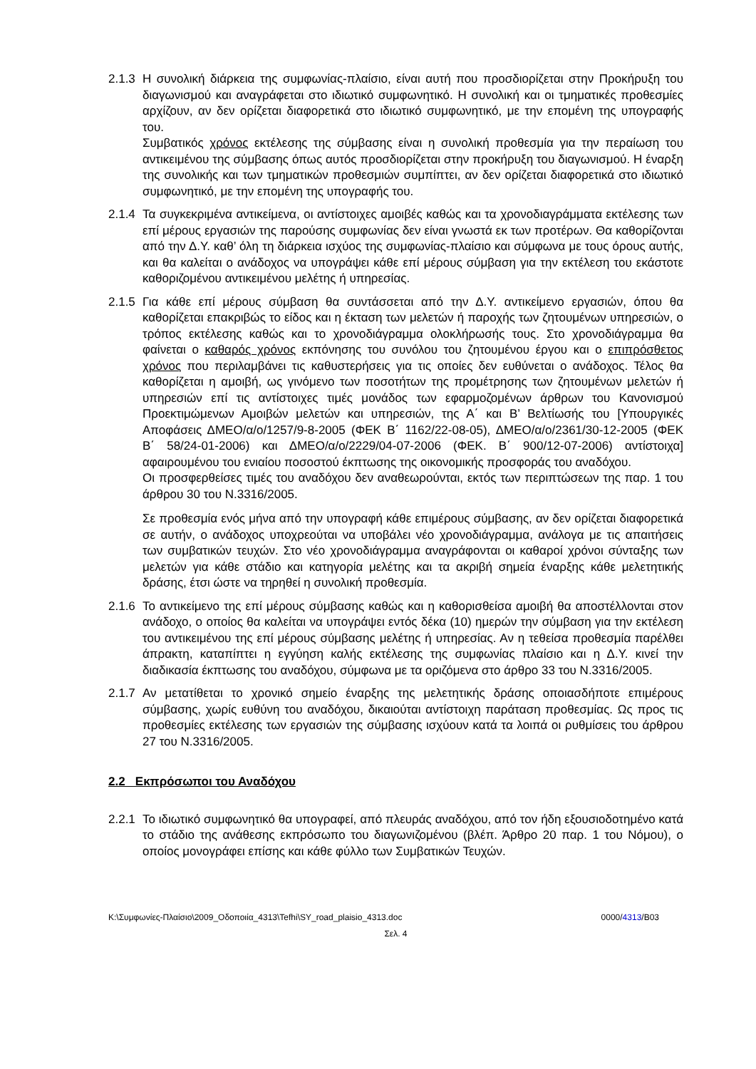2.1.3
Η συνολική διάρκεια της συμφωνίας-πλαίσιο, είναι αυτή που προσδιορίζεται στην Προκήρυξη του διαγωνισμού και αναγράφεται στο ιδιωτικό συμφωνητικό. Η συνολική και οι τμηματικές προθεσμίες αρχίζουν, αν δεν ορίζεται διαφορετικά στο ιδιωτικό συμφωνητικό, με την επομένη της υπογραφής του.
Συμβατικός χρόνος εκτέλεσης της σύμβασης είναι η συνολική προθεσμία για την περαίωση του αντικειμένου της σύμβασης όπως αυτός προσδιορίζεται στην προκήρυξη του διαγωνισμού. Η έναρξη της συνολικής και των τμηματικών προθεσμιών συμπίπτει, αν δεν ορίζεται διαφορετικά στο ιδιωτικό συμφωνητικό, με την επομένη της υπογραφής του.
2.1.4
Τα συγκεκριμένα αντικείμενα, οι αντίστοιχες αμοιβές καθώς και τα χρονοδιαγράμματα εκτέλεσης των επί μέρους εργασιών της παρούσης συμφωνίας δεν είναι γνωστά εκ των προτέρων. Θα καθορίζονται από την Δ.Υ. καθ’ όλη τη διάρκεια ισχύος της συμφωνίας-πλαίσιο και σύμφωνα με τους όρους αυτής, και θα καλείται ο ανάδοχος να υπογράψει κάθε επί μέρους σύμβαση για την εκτέλεση του εκάστοτε καθοριζομένου αντικειμένου μελέτης ή υπηρεσίας.
2.1.5
Για κάθε επί μέρους σύμβαση θα συντάσσεται από την Δ.Υ. αντικείμενο εργασιών, όπου θα καθορίζεται επακριβώς το είδος και η έκταση των μελετών ή παροχής των ζητουμένων υπηρεσιών, ο τρόπος εκτέλεσης καθώς και το χρονοδιάγραμμα ολοκλήρωσής τους. Στο χρονοδιάγραμμα θα φαίνεται ο καθαρός χρόνος εκπόνησης του συνόλου του ζητουμένου έργου και ο επιπρόσθετος χρόνος που περιλαμβάνει τις καθυστερήσεις για τις οποίες δεν ευθύνεται ο ανάδοχος. Τέλος θα καθορίζεται η αμοιβή, ως γινόμενο των ποσοτήτων της προμέτρησης των ζητουμένων μελετών ή υπηρεσιών επί τις αντίστοιχες τιμές μονάδος των εφαρμοζομένων άρθρων του Κανονισμού Προεκτιμώμενων Αμοιβών μελετών και υπηρεσιών, της Α΄ και Β’ Βελτίωσής του [Υπουργικές Αποφάσεις ΔΜΕΟ/α/ο/1257/9-8-2005 (ΦΕΚ Β΄ 1162/22-08-05), ΔΜΕΟ/α/ο/2361/30-12-2005 (ΦΕΚ Β΄ 58/24-01-2006) και ΔΜΕΟ/α/ο/2229/04-07-2006 (ΦΕΚ. Β΄ 900/12-07-2006) αντίστοιχα] αφαιρουμένου του ενιαίου ποσοστού έκπτωσης της οικονομικής προσφοράς του αναδόχου.
Οι προσφερθείσες τιμές του αναδόχου δεν αναθεωρούνται, εκτός των περιπτώσεων της παρ. 1 του άρθρου 30 του Ν.3316/2005.
Σε προθεσμία ενός μήνα από την υπογραφή κάθε επιμέρους σύμβασης, αν δεν ορίζεται διαφορετικά σε αυτήν, ο ανάδοχος υποχρεούται να υποβάλει νέο χρονοδιάγραμμα, ανάλογα με τις απαιτήσεις των συμβατικών τευχών. Στο νέο χρονοδιάγραμμα αναγράφονται οι καθαροί χρόνοι σύνταξης των μελετών για κάθε στάδιο και κατηγορία μελέτης και τα ακριβή σημεία έναρξης κάθε μελετητικής δράσης, έτσι ώστε να τηρηθεί η συνολική προθεσμία.
2.1.6
Το αντικείμενο της επί μέρους σύμβασης καθώς και η καθορισθείσα αμοιβή θα αποστέλλονται στον ανάδοχο, ο οποίος θα καλείται να υπογράψει εντός δέκα (10) ημερών την σύμβαση για την εκτέλεση του αντικειμένου της επί μέρους σύμβασης μελέτης ή υπηρεσίας. Αν η τεθείσα προθεσμία παρέλθει άπρακτη, καταπίπτει η εγγύηση καλής εκτέλεσης της συμφωνίας πλαίσιο και η Δ.Υ. κινεί την διαδικασία έκπτωσης του αναδόχου, σύμφωνα με τα οριζόμενα στο άρθρο 33 του Ν.3316/2005.
2.1.7
Αν μετατίθεται το χρονικό σημείο έναρξης της μελετητικής δράσης οποιασδήποτε επιμέρους σύμβασης, χωρίς ευθύνη του αναδόχου, δικαιούται αντίστοιχη παράταση προθεσμίας. Ως προς τις προθεσμίες εκτέλεσης των εργασιών της σύμβασης ισχύουν κατά τα λοιπά οι ρυθμίσεις του άρθρου 27 του Ν.3316/2005.
2.2 Εκπρόσωποι του Αναδόχου
2.2.1
Το ιδιωτικό συμφωνητικό θα υπογραφεί, από πλευράς αναδόχου, από τον ήδη εξουσιοδοτημένο κατά το στάδιο της ανάθεσης εκπρόσωπο του διαγωνιζομένου (βλέπ. Άρθρο 20 παρ. 1 του Νόμου), ο οποίος μονογράφει επίσης και κάθε φύλλο των Συμβατικών Τευχών.
K:\Συμφωνίες-Πλαίσιο\2009_Οδοποιία_4313\Tefhi\SY_road_plaisio_4313.doc 0000/4313/B03
Σελ. 4